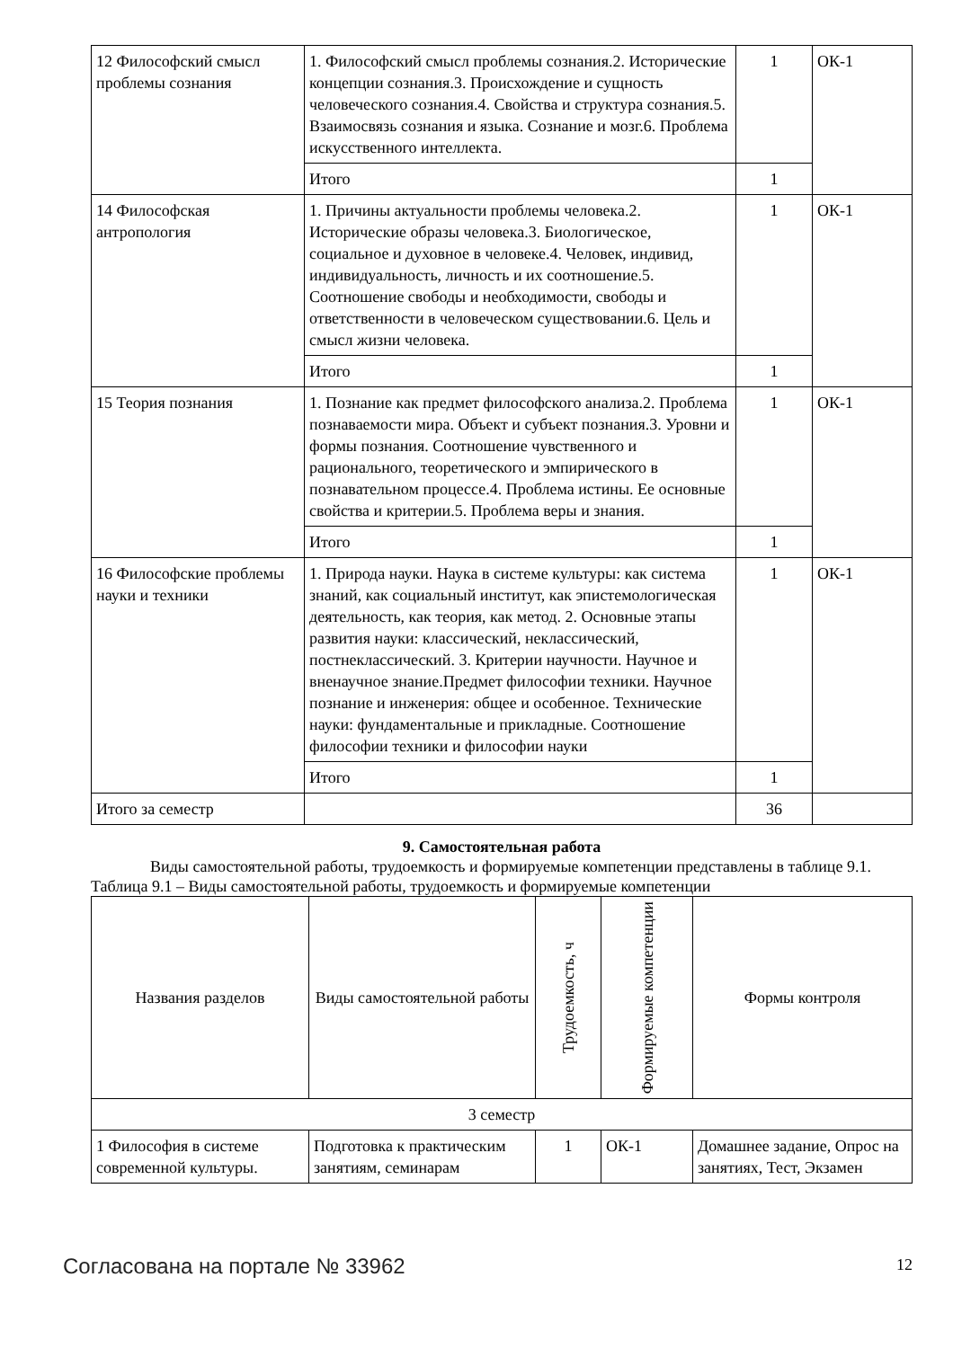| 12 Философский смысл проблемы сознания | 1. Философский смысл проблемы сознания.2. Исторические концепции сознания.3. Происхождение и сущность человеческого сознания.4. Свойства и структура сознания.5. Взаимосвязь сознания и языка. Сознание и мозг.6. Проблема искусственного интеллекта. | 1 | ОК-1 |
| | Итого | 1 | |
| 14 Философская антропология | 1. Причины актуальности проблемы человека.2. Исторические образы человека.3. Биологическое, социальное и духовное в человеке.4. Человек, индивид, индивидуальность, личность и их соотношение.5. Соотношение свободы и необходимости, свободы и ответственности в человеческом существовании.6. Цель и смысл жизни человека. | 1 | ОК-1 |
| | Итого | 1 | |
| 15 Теория познания | 1. Познание как предмет философского анализа.2. Проблема познаваемости мира. Объект и субъект познания.3. Уровни и формы познания. Соотношение чувственного и рационального, теоретического и эмпирического в познавательном процессе.4. Проблема истины. Ее основные свойства и критерии.5. Проблема веры и знания. | 1 | ОК-1 |
| | Итого | 1 | |
| 16 Философские проблемы науки и техники | 1. Природа науки. Наука в системе культуры: как система знаний, как социальный институт, как эпистемологическая деятельность, как теория, как метод. 2. Основные этапы развития науки: классический, неклассический, постнеклассический. 3. Критерии научности. Научное и вненаучное знание.Предмет философии техники. Научное познание и инженерия: общее и особенное. Технические науки: фундаментальные и прикладные. Соотношение философии техники и философии науки | 1 | ОК-1 |
| | Итого | 1 | |
| Итого за семестр | | 36 | |
9. Самостоятельная работа
Виды самостоятельной работы, трудоемкость и формируемые компетенции представлены в таблице 9.1.
Таблица 9.1 – Виды самостоятельной работы, трудоемкость и формируемые компетенции
| Названия разделов | Виды самостоятельной работы | Трудоемкость, ч | Формируемые компетенции | Формы контроля |
| --- | --- | --- | --- | --- |
| 3 семестр | | | | |
| 1 Философия в системе современной культуры. | Подготовка к практическим занятиям, семинарам | 1 | ОК-1 | Домашнее задание, Опрос на занятиях, Тест, Экзамен |
Согласована на портале № 33962 12